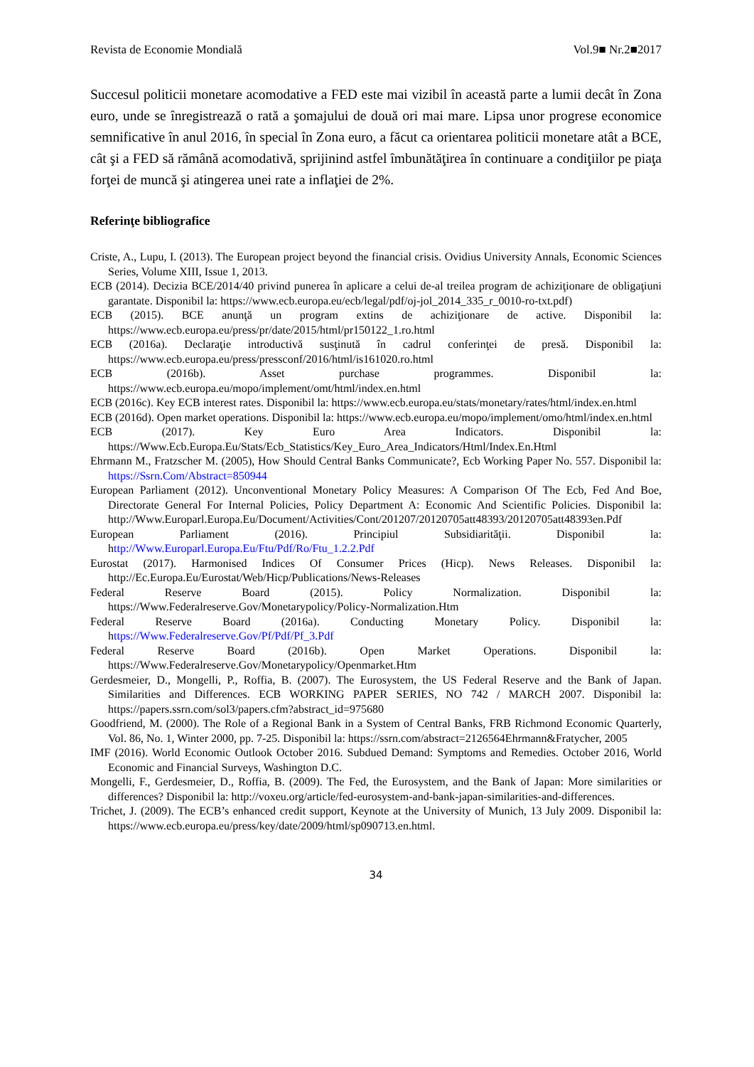Revista de Economie Mondială Vol.9■ Nr.2■2017
Succesul politicii monetare acomodative a FED este mai vizibil în această parte a lumii decât în Zona euro, unde se înregistrează o rată a şomajului de două ori mai mare. Lipsa unor progrese economice semnificative în anul 2016, în special în Zona euro, a făcut ca orientarea politicii monetare atât a BCE, cât şi a FED să rămână acomodativă, sprijinind astfel îmbunătăţirea în continuare a condiţiilor pe piaţa forţei de muncă şi atingerea unei rate a inflaţiei de 2%.
Referinţe bibliografice
Criste, A., Lupu, I. (2013). The European project beyond the financial crisis. Ovidius University Annals, Economic Sciences Series, Volume XIII, Issue 1, 2013.
ECB (2014). Decizia BCE/2014/40 privind punerea în aplicare a celui de-al treilea program de achiziţionare de obligaţiuni garantate. Disponibil la: https://www.ecb.europa.eu/ecb/legal/pdf/oj-jol_2014_335_r_0010-ro-txt.pdf)
ECB (2015). BCE anunţă un program extins de achiziţionare de active. Disponibil la: https://www.ecb.europa.eu/press/pr/date/2015/html/pr150122_1.ro.html
ECB (2016a). Declaraţie introductivă susţinută în cadrul conferinţei de presă. Disponibil la: https://www.ecb.europa.eu/press/pressconf/2016/html/is161020.ro.html
ECB (2016b). Asset purchase programmes. Disponibil la: https://www.ecb.europa.eu/mopo/implement/omt/html/index.en.html
ECB (2016c). Key ECB interest rates. Disponibil la: https://www.ecb.europa.eu/stats/monetary/rates/html/index.en.html
ECB (2016d). Open market operations. Disponibil la: https://www.ecb.europa.eu/mopo/implement/omo/html/index.en.html
ECB (2017). Key Euro Area Indicators. Disponibil la: https://Www.Ecb.Europa.Eu/Stats/Ecb_Statistics/Key_Euro_Area_Indicators/Html/Index.En.Html
Ehrmann M., Fratzscher M. (2005), How Should Central Banks Communicate?, Ecb Working Paper No. 557. Disponibil la: https://Ssrn.Com/Abstract=850944
European Parliament (2012). Unconventional Monetary Policy Measures: A Comparison Of The Ecb, Fed And Boe, Directorate General For Internal Policies, Policy Department A: Economic And Scientific Policies. Disponibil la: http://Www.Europarl.Europa.Eu/Document/Activities/Cont/201207/20120705att48393/20120705att48393en.Pdf
European Parliament (2016). Principiul Subsidiarităţii. Disponibil la: http://Www.Europarl.Europa.Eu/Ftu/Pdf/Ro/Ftu_1.2.2.Pdf
Eurostat (2017). Harmonised Indices Of Consumer Prices (Hicp). News Releases. Disponibil la: http://Ec.Europa.Eu/Eurostat/Web/Hicp/Publications/News-Releases
Federal Reserve Board (2015). Policy Normalization. Disponibil la: https://Www.Federalreserve.Gov/Monetarypolicy/Policy-Normalization.Htm
Federal Reserve Board (2016a). Conducting Monetary Policy. Disponibil la: https://Www.Federalreserve.Gov/Pf/Pdf/Pf_3.Pdf
Federal Reserve Board (2016b). Open Market Operations. Disponibil la: https://Www.Federalreserve.Gov/Monetarypolicy/Openmarket.Htm
Gerdesmeier, D., Mongelli, P., Roffia, B. (2007). The Eurosystem, the US Federal Reserve and the Bank of Japan. Similarities and Differences. ECB WORKING PAPER SERIES, NO 742 / MARCH 2007. Disponibil la: https://papers.ssrn.com/sol3/papers.cfm?abstract_id=975680
Goodfriend, M. (2000). The Role of a Regional Bank in a System of Central Banks, FRB Richmond Economic Quarterly, Vol. 86, No. 1, Winter 2000, pp. 7-25. Disponibil la: https://ssrn.com/abstract=2126564Ehrmann&Fratycher, 2005
IMF (2016). World Economic Outlook October 2016. Subdued Demand: Symptoms and Remedies. October 2016, World Economic and Financial Surveys, Washington D.C.
Mongelli, F., Gerdesmeier, D., Roffia, B. (2009). The Fed, the Eurosystem, and the Bank of Japan: More similarities or differences? Disponibil la: http://voxeu.org/article/fed-eurosystem-and-bank-japan-similarities-and-differences.
Trichet, J. (2009). The ECB’s enhanced credit support, Keynote at the University of Munich, 13 July 2009. Disponibil la: https://www.ecb.europa.eu/press/key/date/2009/html/sp090713.en.html.
34